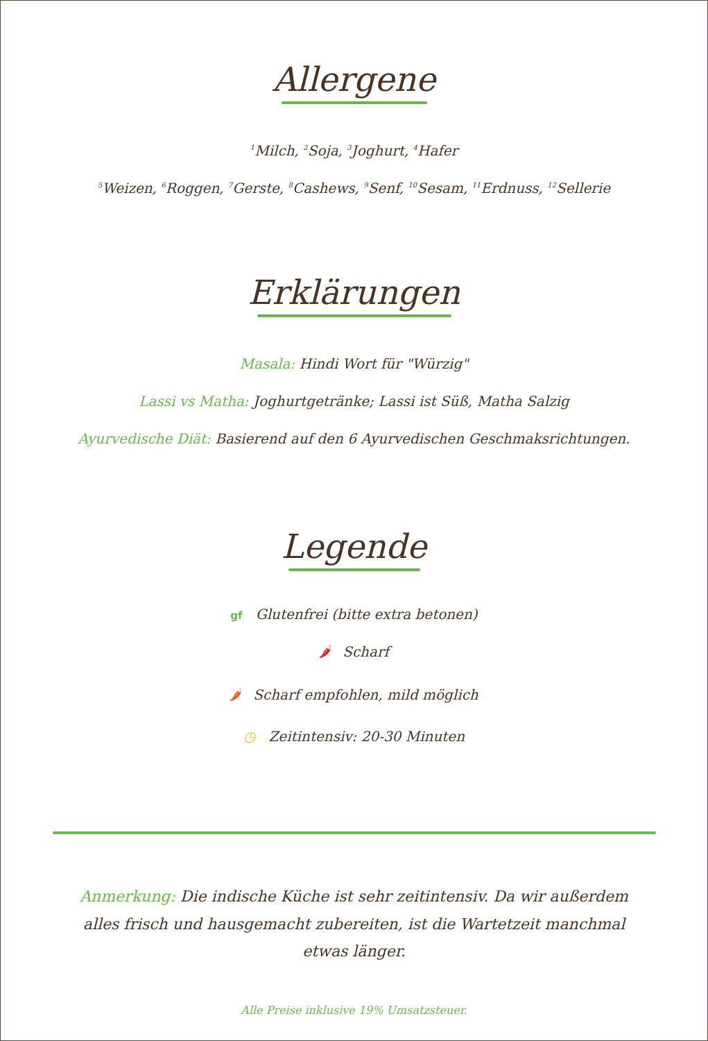Allergene
<sup>1</sup> Milch, <sup>2</sup>Soja, <sup>3</sup>Joghurt, <sup>4</sup>Hafer
<sup>5</sup> Weizen, <sup>6</sup>Roggen, <sup>7</sup>Gerste, <sup>8</sup>Cashews, <sup>9</sup>Senf, <sup>10</sup>Sesam, <sup>11</sup>Erdnuss, <sup>12</sup>Sellerie
Erklärungen
Masala: Hindi Wort für "Würzig"
Lassi vs Matha: Joghurtgetränke; Lassi ist Süß, Matha Salzig
Ayurvedische Diät: Basierend auf den 6 Ayurvedischen Geschmaksrichtungen.
Legende
gf Glutenfrei (bitte extra betonen)
🌶 Scharf
🌶 Scharf empfohlen, mild möglich
◷ Zeitintensiv: 20-30 Minuten
Anmerkung: Die indische Küche ist sehr zeitintensiv. Da wir außerdem alles frisch und hausgemacht zubereiten, ist die Wartetzeit manchmal etwas länger.
Alle Preise inklusive 19% Umsatzsteuer.